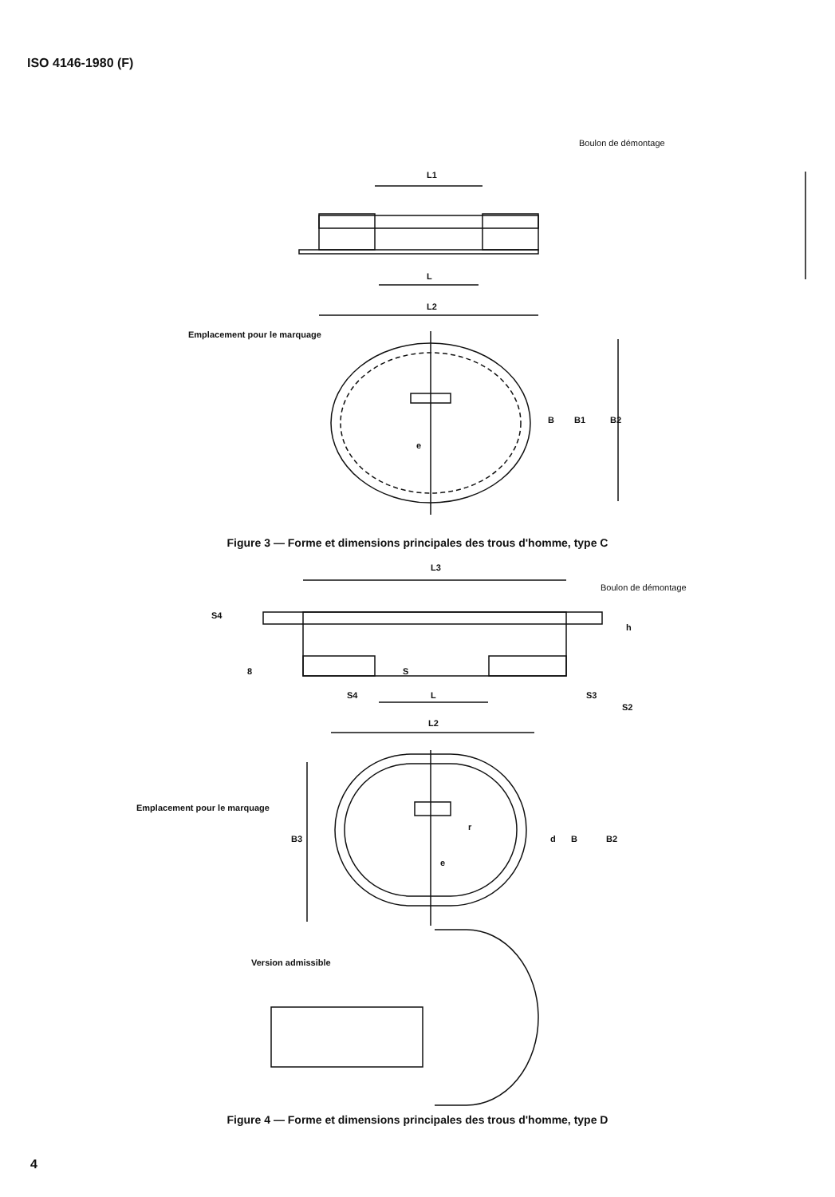ISO 4146-1980 (F)
Boulon de démontage
L1
L
L2
Emplacement pour le marquage
e
B B1 B2
Figure 3 — Forme et dimensions principales des trous d'homme, type C
L3
Boulon de démontage
S4
h
8 S
S4 L S3
S2
L2
Emplacement pour le marquage
B3
r
d B B2
e
Version admissible
Figure 4 — Forme et dimensions principales des trous d'homme, type D
4